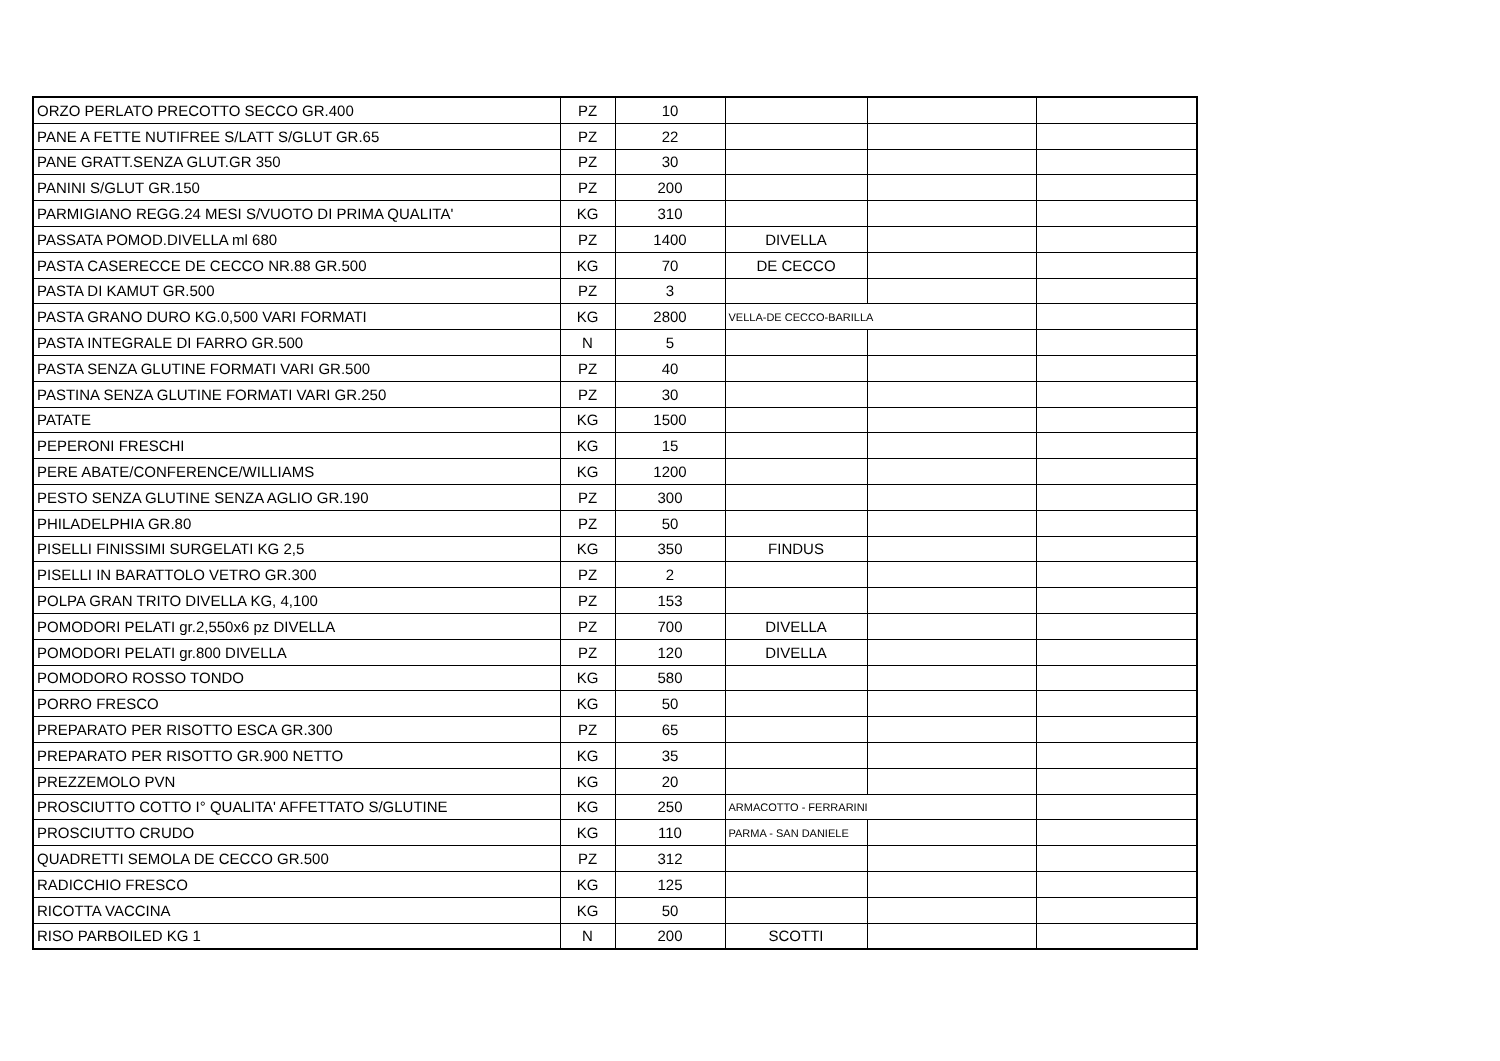| ORZO PERLATO PRECOTTO SECCO GR.400 | PZ | 10 | | | |
| PANE A FETTE NUTIFREE S/LATT S/GLUT GR.65 | PZ | 22 | | | |
| PANE GRATT.SENZA GLUT.GR 350 | PZ | 30 | | | |
| PANINI S/GLUT GR.150 | PZ | 200 | | | |
| PARMIGIANO REGG.24 MESI S/VUOTO DI PRIMA QUALITA' | KG | 310 | | | |
| PASSATA POMOD.DIVELLA ml 680 | PZ | 1400 | DIVELLA | | |
| PASTA CASERECCE DE CECCO NR.88 GR.500 | KG | 70 | DE CECCO | | |
| PASTA DI KAMUT GR.500 | PZ | 3 | | | |
| PASTA GRANO DURO KG.0,500 VARI FORMATI | KG | 2800 | VELLA-DE CECCO-BARILLA | | |
| PASTA INTEGRALE DI FARRO GR.500 | N | 5 | | | |
| PASTA SENZA GLUTINE FORMATI VARI GR.500 | PZ | 40 | | | |
| PASTINA SENZA GLUTINE FORMATI VARI GR.250 | PZ | 30 | | | |
| PATATE | KG | 1500 | | | |
| PEPERONI FRESCHI | KG | 15 | | | |
| PERE ABATE/CONFERENCE/WILLIAMS | KG | 1200 | | | |
| PESTO SENZA GLUTINE SENZA AGLIO GR.190 | PZ | 300 | | | |
| PHILADELPHIA GR.80 | PZ | 50 | | | |
| PISELLI FINISSIMI SURGELATI KG 2,5 | KG | 350 | FINDUS | | |
| PISELLI IN BARATTOLO VETRO GR.300 | PZ | 2 | | | |
| POLPA GRAN TRITO DIVELLA KG, 4,100 | PZ | 153 | | | |
| POMODORI PELATI gr.2,550x6 pz DIVELLA | PZ | 700 | DIVELLA | | |
| POMODORI PELATI gr.800 DIVELLA | PZ | 120 | DIVELLA | | |
| POMODORO ROSSO TONDO | KG | 580 | | | |
| PORRO FRESCO | KG | 50 | | | |
| PREPARATO PER RISOTTO ESCA GR.300 | PZ | 65 | | | |
| PREPARATO PER RISOTTO GR.900 NETTO | KG | 35 | | | |
| PREZZEMOLO PVN | KG | 20 | | | |
| PROSCIUTTO COTTO I° QUALITA' AFFETTATO S/GLUTINE | KG | 250 | ARMACOTTO - FERRARINI | | |
| PROSCIUTTO CRUDO | KG | 110 | PARMA - SAN DANIELE | | |
| QUADRETTI SEMOLA DE CECCO GR.500 | PZ | 312 | | | |
| RADICCHIO FRESCO | KG | 125 | | | |
| RICOTTA VACCINA | KG | 50 | | | |
| RISO PARBOILED KG 1 | N | 200 | SCOTTI | | |